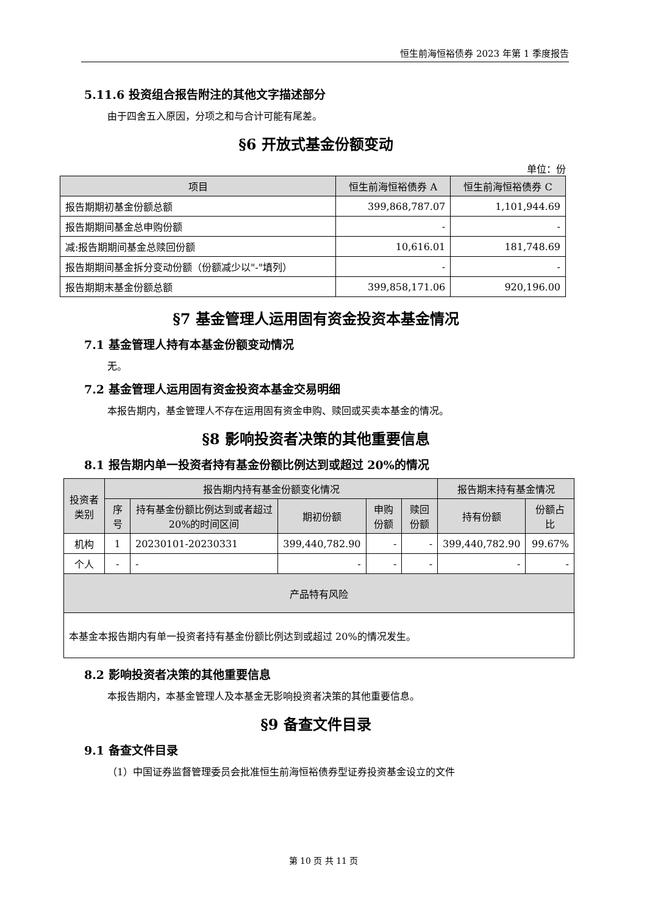恒生前海恒裕债券 2023 年第 1 季度报告
5.11.6 投资组合报告附注的其他文字描述部分
由于四舍五入原因，分项之和与合计可能有尾差。
§6 开放式基金份额变动
单位：份
| 项目 | 恒生前海恒裕债券 A | 恒生前海恒裕债券 C |
| --- | --- | --- |
| 报告期期初基金份额总额 | 399,868,787.07 | 1,101,944.69 |
| 报告期期间基金总申购份额 | - | - |
| 减:报告期期间基金总赎回份额 | 10,616.01 | 181,748.69 |
| 报告期期间基金拆分变动份额（份额减少以"-"填列） | - | - |
| 报告期期末基金份额总额 | 399,858,171.06 | 920,196.00 |
§7 基金管理人运用固有资金投资本基金情况
7.1 基金管理人持有本基金份额变动情况
无。
7.2 基金管理人运用固有资金投资本基金交易明细
本报告期内，基金管理人不存在运用固有资金申购、赎回或买卖本基金的情况。
§8 影响投资者决策的其他重要信息
8.1 报告期内单一投资者持有基金份额比例达到或超过 20%的情况
| 投资者类别 | 报告期内持有基金份额变化情况 | | | | | 报告期末持有基金情况 | |
| --- | --- | --- | --- | --- | --- | --- | --- |
| | 序号 | 持有基金份额比例达到或者超过 20%的时间区间 | 期初份额 | 申购份额 | 赎回份额 | 持有份额 | 份额占比 |
| 机构 | 1 | 20230101-20230331 | 399,440,782.90 | - | - | 399,440,782.90 | 99.67% |
| 个人 | - | - | - | - | - | - | - |
| 产品特有风险 | | | | | | | |
| 本基金本报告期内有单一投资者持有基金份额比例达到或超过 20%的情况发生。 | | | | | | | |
8.2 影响投资者决策的其他重要信息
本报告期内，本基金管理人及本基金无影响投资者决策的其他重要信息。
§9 备查文件目录
9.1 备查文件目录
（1）中国证券监督管理委员会批准恒生前海恒裕债券型证券投资基金设立的文件
第 10 页 共 11 页